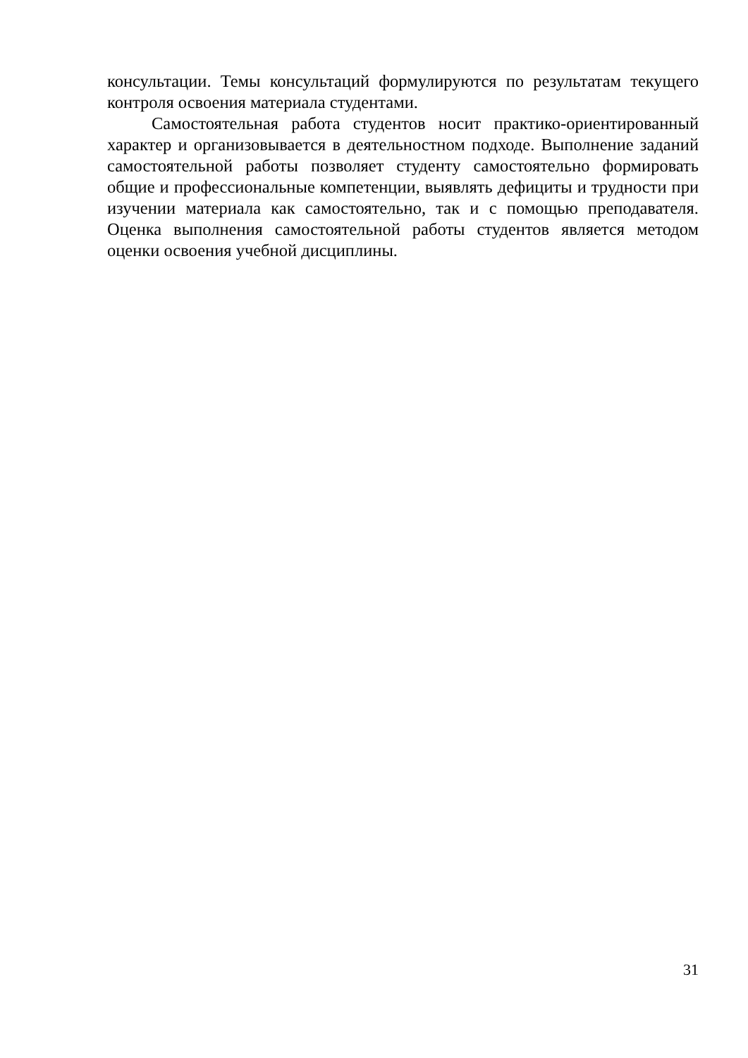консультации. Темы консультаций формулируются по результатам текущего контроля освоения материала студентами.
Самостоятельная работа студентов носит практико-ориентированный характер и организовывается в деятельностном подходе. Выполнение заданий самостоятельной работы позволяет студенту самостоятельно формировать общие и профессиональные компетенции, выявлять дефициты и трудности при изучении материала как самостоятельно, так и с помощью преподавателя. Оценка выполнения самостоятельной работы студентов является методом оценки освоения учебной дисциплины.
31